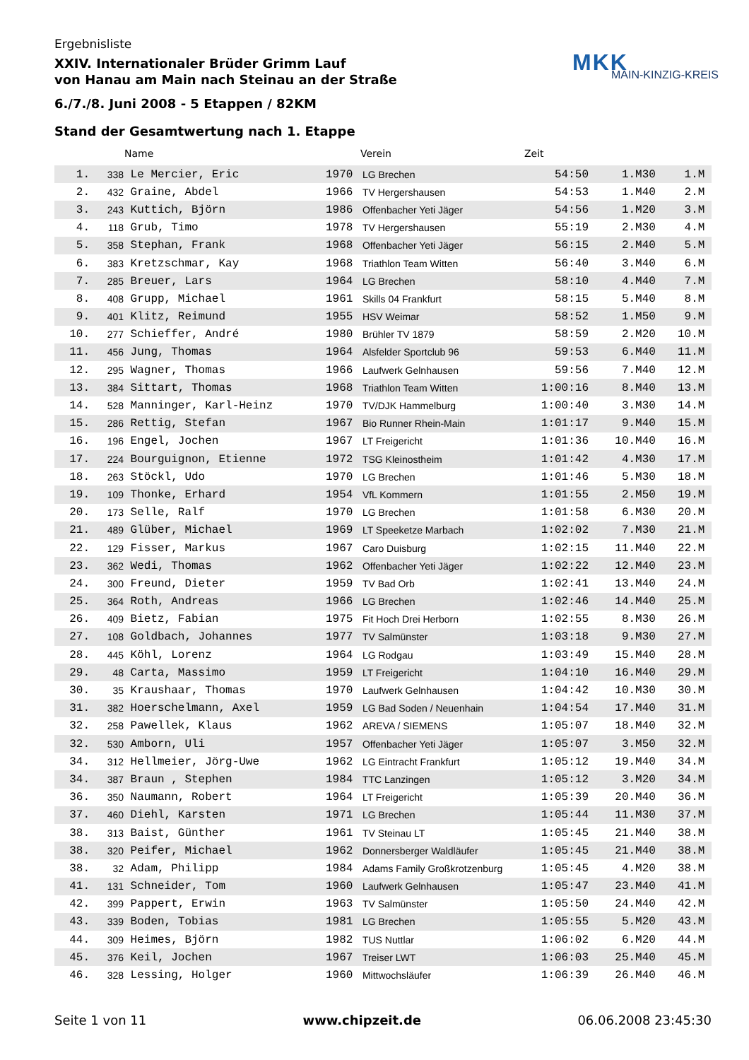Ergebnisliste
XXIV. Internationaler Brüder Grimm Lauf
von Hanau am Main nach Steinau an der Straße
6./7./8. Juni 2008 - 5 Etappen / 82KM
MKK
MAIN-KINZIG-KREIS
Stand der Gesamtwertung nach 1. Etappe
| | | Name | | Verein | Zeit | | |
| --- | --- | --- | --- | --- | --- | --- | --- |
| 1. | 338 | Le Mercier, Eric | 1970 | LG Brechen | 54:50 | 1.M30 | 1.M |
| 2. | 432 | Graine, Abdel | 1966 | TV Hergershausen | 54:53 | 1.M40 | 2.M |
| 3. | 243 | Kuttich, Björn | 1986 | Offenbacher Yeti Jäger | 54:56 | 1.M20 | 3.M |
| 4. | 118 | Grub, Timo | 1978 | TV Hergershausen | 55:19 | 2.M30 | 4.M |
| 5. | 358 | Stephan, Frank | 1968 | Offenbacher Yeti Jäger | 56:15 | 2.M40 | 5.M |
| 6. | 383 | Kretzschmar, Kay | 1968 | Triathlon Team Witten | 56:40 | 3.M40 | 6.M |
| 7. | 285 | Breuer, Lars | 1964 | LG Brechen | 58:10 | 4.M40 | 7.M |
| 8. | 408 | Grupp, Michael | 1961 | Skills 04 Frankfurt | 58:15 | 5.M40 | 8.M |
| 9. | 401 | Klitz, Reimund | 1955 | HSV Weimar | 58:52 | 1.M50 | 9.M |
| 10. | 277 | Schieffer, André | 1980 | Brühler TV 1879 | 58:59 | 2.M20 | 10.M |
| 11. | 456 | Jung, Thomas | 1964 | Alsfelder Sportclub 96 | 59:53 | 6.M40 | 11.M |
| 12. | 295 | Wagner, Thomas | 1966 | Laufwerk Gelnhausen | 59:56 | 7.M40 | 12.M |
| 13. | 384 | Sittart, Thomas | 1968 | Triathlon Team Witten | 1:00:16 | 8.M40 | 13.M |
| 14. | 528 | Manninger, Karl-Heinz | 1970 | TV/DJK Hammelburg | 1:00:40 | 3.M30 | 14.M |
| 15. | 286 | Rettig, Stefan | 1967 | Bio Runner Rhein-Main | 1:01:17 | 9.M40 | 15.M |
| 16. | 196 | Engel, Jochen | 1967 | LT Freigericht | 1:01:36 | 10.M40 | 16.M |
| 17. | 224 | Bourguignon, Etienne | 1972 | TSG Kleinostheim | 1:01:42 | 4.M30 | 17.M |
| 18. | 263 | Stöckl, Udo | 1970 | LG Brechen | 1:01:46 | 5.M30 | 18.M |
| 19. | 109 | Thonke, Erhard | 1954 | VfL Kommern | 1:01:55 | 2.M50 | 19.M |
| 20. | 173 | Selle, Ralf | 1970 | LG Brechen | 1:01:58 | 6.M30 | 20.M |
| 21. | 489 | Glüber, Michael | 1969 | LT Speeketze Marbach | 1:02:02 | 7.M30 | 21.M |
| 22. | 129 | Fisser, Markus | 1967 | Caro Duisburg | 1:02:15 | 11.M40 | 22.M |
| 23. | 362 | Wedi, Thomas | 1962 | Offenbacher Yeti Jäger | 1:02:22 | 12.M40 | 23.M |
| 24. | 300 | Freund, Dieter | 1959 | TV Bad Orb | 1:02:41 | 13.M40 | 24.M |
| 25. | 364 | Roth, Andreas | 1966 | LG Brechen | 1:02:46 | 14.M40 | 25.M |
| 26. | 409 | Bietz, Fabian | 1975 | Fit Hoch Drei Herborn | 1:02:55 | 8.M30 | 26.M |
| 27. | 108 | Goldbach, Johannes | 1977 | TV Salmünster | 1:03:18 | 9.M30 | 27.M |
| 28. | 445 | Köhl, Lorenz | 1964 | LG Rodgau | 1:03:49 | 15.M40 | 28.M |
| 29. | 48 | Carta, Massimo | 1959 | LT Freigericht | 1:04:10 | 16.M40 | 29.M |
| 30. | 35 | Kraushaar, Thomas | 1970 | Laufwerk Gelnhausen | 1:04:42 | 10.M30 | 30.M |
| 31. | 382 | Hoerschelmann, Axel | 1959 | LG Bad Soden / Neuenhain | 1:04:54 | 17.M40 | 31.M |
| 32. | 258 | Pawellek, Klaus | 1962 | AREVA / SIEMENS | 1:05:07 | 18.M40 | 32.M |
| 32. | 530 | Amborn, Uli | 1957 | Offenbacher Yeti Jäger | 1:05:07 | 3.M50 | 32.M |
| 34. | 312 | Hellmeier, Jörg-Uwe | 1962 | LG Eintracht Frankfurt | 1:05:12 | 19.M40 | 34.M |
| 34. | 387 | Braun , Stephen | 1984 | TTC Lanzingen | 1:05:12 | 3.M20 | 34.M |
| 36. | 350 | Naumann, Robert | 1964 | LT Freigericht | 1:05:39 | 20.M40 | 36.M |
| 37. | 460 | Diehl, Karsten | 1971 | LG Brechen | 1:05:44 | 11.M30 | 37.M |
| 38. | 313 | Baist, Günther | 1961 | TV Steinau LT | 1:05:45 | 21.M40 | 38.M |
| 38. | 320 | Peifer, Michael | 1962 | Donnersberger Waldläufer | 1:05:45 | 21.M40 | 38.M |
| 38. | 32 | Adam, Philipp | 1984 | Adams Family Großkrotzenburg | 1:05:45 | 4.M20 | 38.M |
| 41. | 131 | Schneider, Tom | 1960 | Laufwerk Gelnhausen | 1:05:47 | 23.M40 | 41.M |
| 42. | 399 | Pappert, Erwin | 1963 | TV Salmünster | 1:05:50 | 24.M40 | 42.M |
| 43. | 339 | Boden, Tobias | 1981 | LG Brechen | 1:05:55 | 5.M20 | 43.M |
| 44. | 309 | Heimes, Björn | 1982 | TUS Nuttlar | 1:06:02 | 6.M20 | 44.M |
| 45. | 376 | Keil, Jochen | 1967 | Treiser LWT | 1:06:03 | 25.M40 | 45.M |
| 46. | 328 | Lessing, Holger | 1960 | Mittwochsläufer | 1:06:39 | 26.M40 | 46.M |
Seite 1 von 11 www.chipzeit.de 06.06.2008 23:45:30